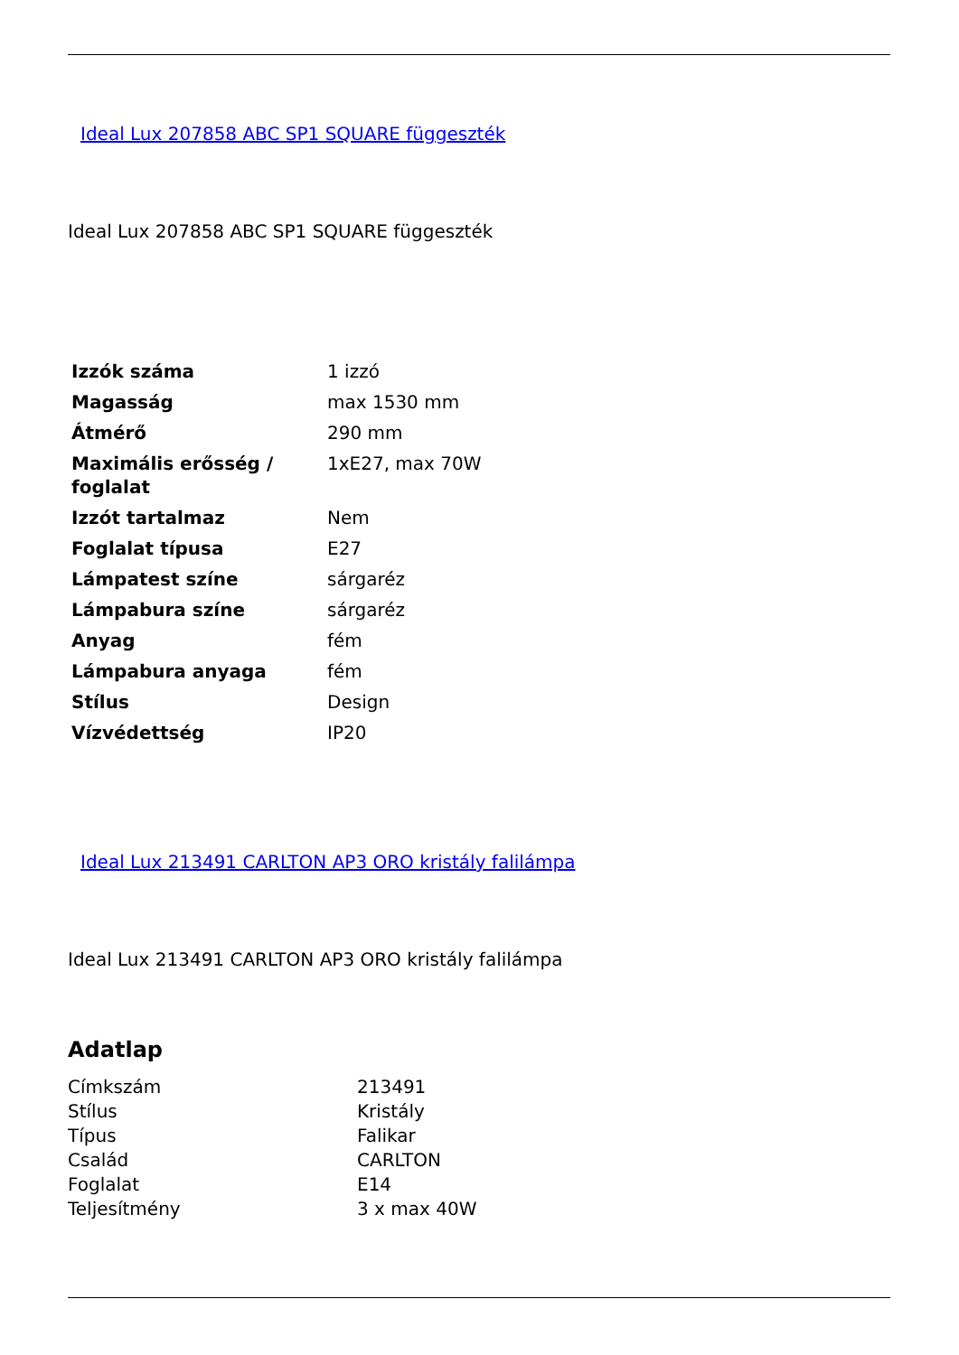Ideal Lux 207858 ABC SP1 SQUARE függeszték
Ideal Lux 207858 ABC SP1 SQUARE függeszték
| Izzók száma | 1 izzó |
| Magasság | max 1530 mm |
| Átmérő | 290 mm |
| Maximális erősség / foglalat | 1xE27, max 70W |
| Izzót tartalmaz | Nem |
| Foglalat típusa | E27 |
| Lámpatest színe | sárgaréz |
| Lámpabura színe | sárgaréz |
| Anyag | fém |
| Lámpabura anyaga | fém |
| Stílus | Design |
| Vízvédettség | IP20 |
Ideal Lux 213491 CARLTON AP3 ORO kristály falilámpa
Ideal Lux 213491 CARLTON AP3 ORO kristály falilámpa
Adatlap
| Címkszám | 213491 |
| Stílus | Kristály |
| Típus | Falikar |
| Család | CARLTON |
| Foglalat | E14 |
| Teljesítmény | 3 x max 40W |